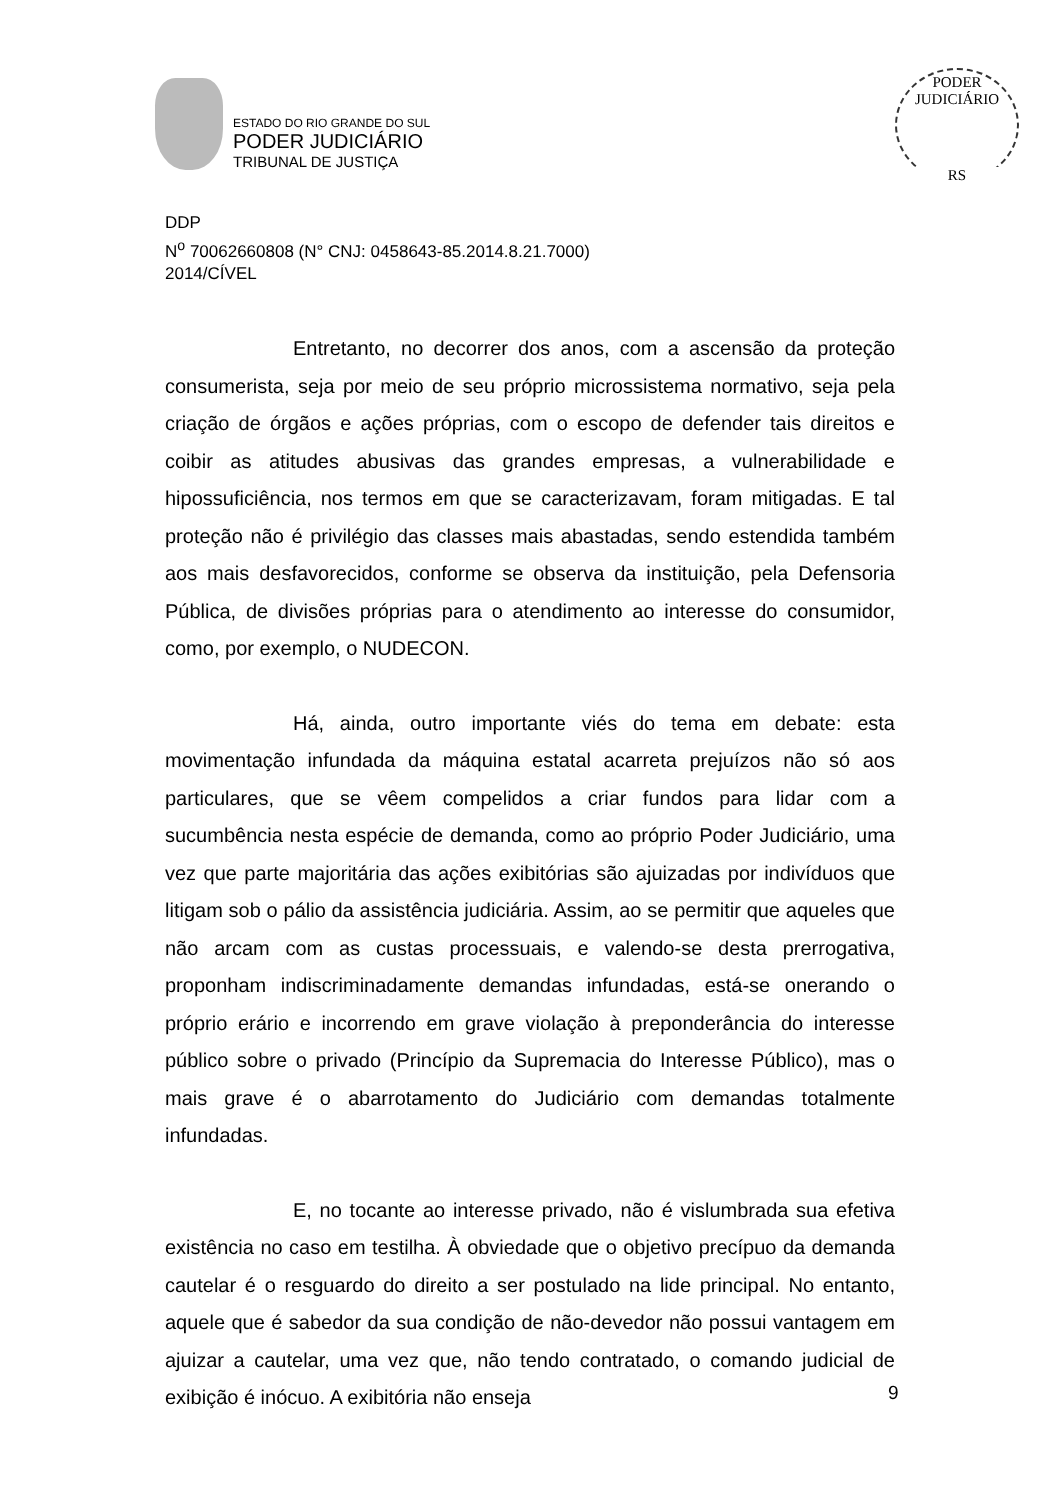ESTADO DO RIO GRANDE DO SUL
PODER JUDICIÁRIO
TRIBUNAL DE JUSTIÇA
PODER JUDICIÁRIO
RS
DDP
N<sup>o</sup> 70062660808 (N° CNJ: 0458643-85.2014.8.21.7000)
2014/CÍVEL
Entretanto, no decorrer dos anos, com a ascensão da proteção consumerista, seja por meio de seu próprio microssistema normativo, seja pela criação de órgãos e ações próprias, com o escopo de defender tais direitos e coibir as atitudes abusivas das grandes empresas, a vulnerabilidade e hipossuficiência, nos termos em que se caracterizavam, foram mitigadas. E tal proteção não é privilégio das classes mais abastadas, sendo estendida também aos mais desfavorecidos, conforme se observa da instituição, pela Defensoria Pública, de divisões próprias para o atendimento ao interesse do consumidor, como, por exemplo, o NUDECON.
Há, ainda, outro importante viés do tema em debate: esta movimentação infundada da máquina estatal acarreta prejuízos não só aos particulares, que se vêem compelidos a criar fundos para lidar com a sucumbência nesta espécie de demanda, como ao próprio Poder Judiciário, uma vez que parte majoritária das ações exibitórias são ajuizadas por indivíduos que litigam sob o pálio da assistência judiciária. Assim, ao se permitir que aqueles que não arcam com as custas processuais, e valendo-se desta prerrogativa, proponham indiscriminadamente demandas infundadas, está-se onerando o próprio erário e incorrendo em grave violação à preponderância do interesse público sobre o privado (Princípio da Supremacia do Interesse Público), mas o mais grave é o abarrotamento do Judiciário com demandas totalmente infundadas.
E, no tocante ao interesse privado, não é vislumbrada sua efetiva existência no caso em testilha. À obviedade que o objetivo precípuo da demanda cautelar é o resguardo do direito a ser postulado na lide principal. No entanto, aquele que é sabedor da sua condição de não-devedor não possui vantagem em ajuizar a cautelar, uma vez que, não tendo contratado, o comando judicial de exibição é inócuo. A exibitória não enseja
9